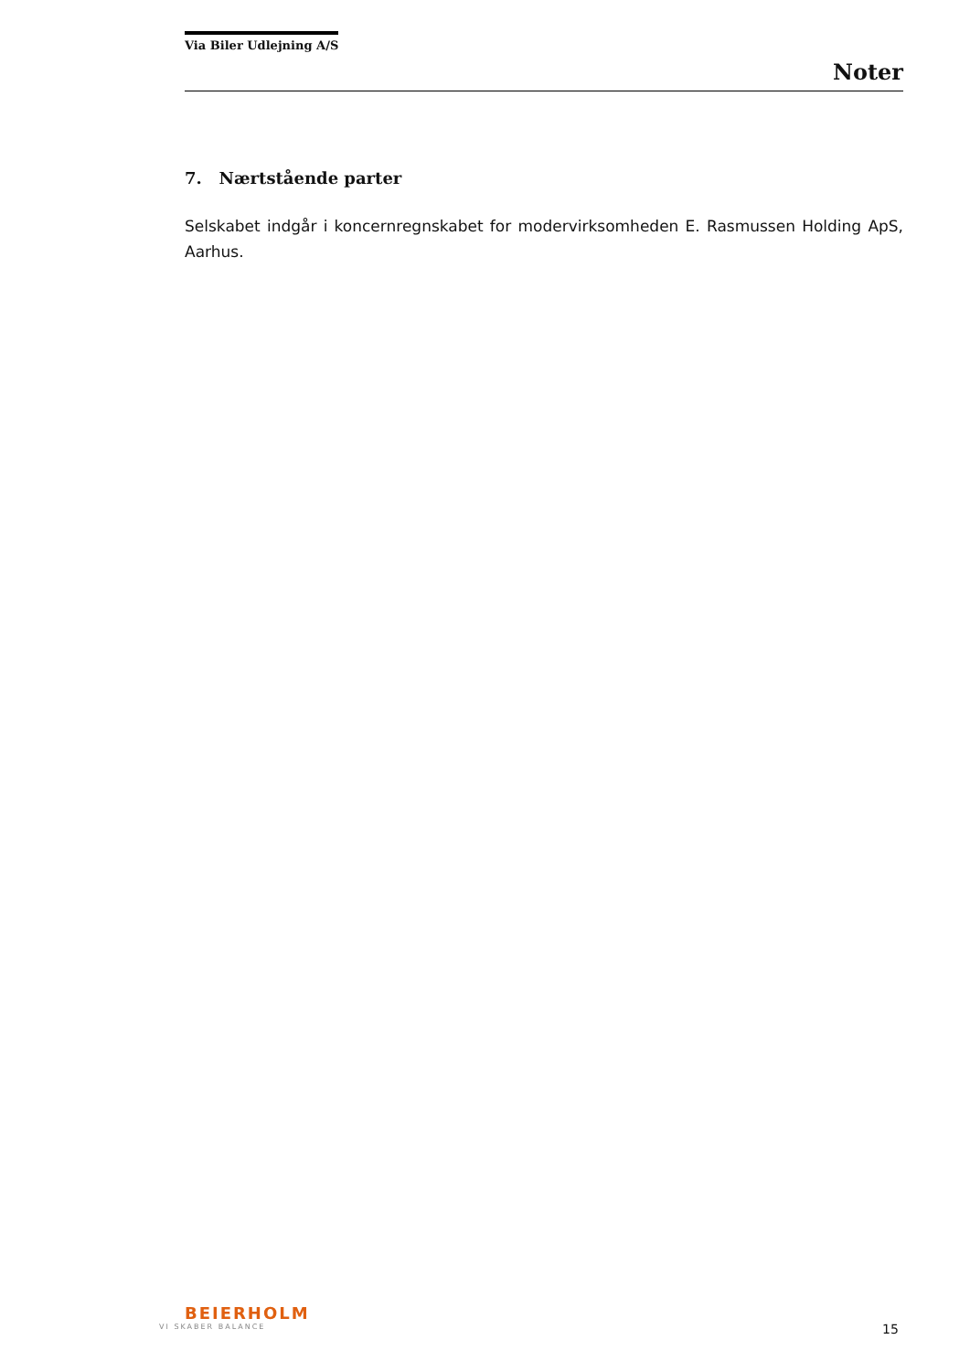Via Biler Udlejning A/S
Noter
7. Nærtstående parter
Selskabet indgår i koncernregnskabet for modervirksomheden E. Rasmussen Holding ApS, Aarhus.
BEIERHOLM
VI SKABER BALANCE
15